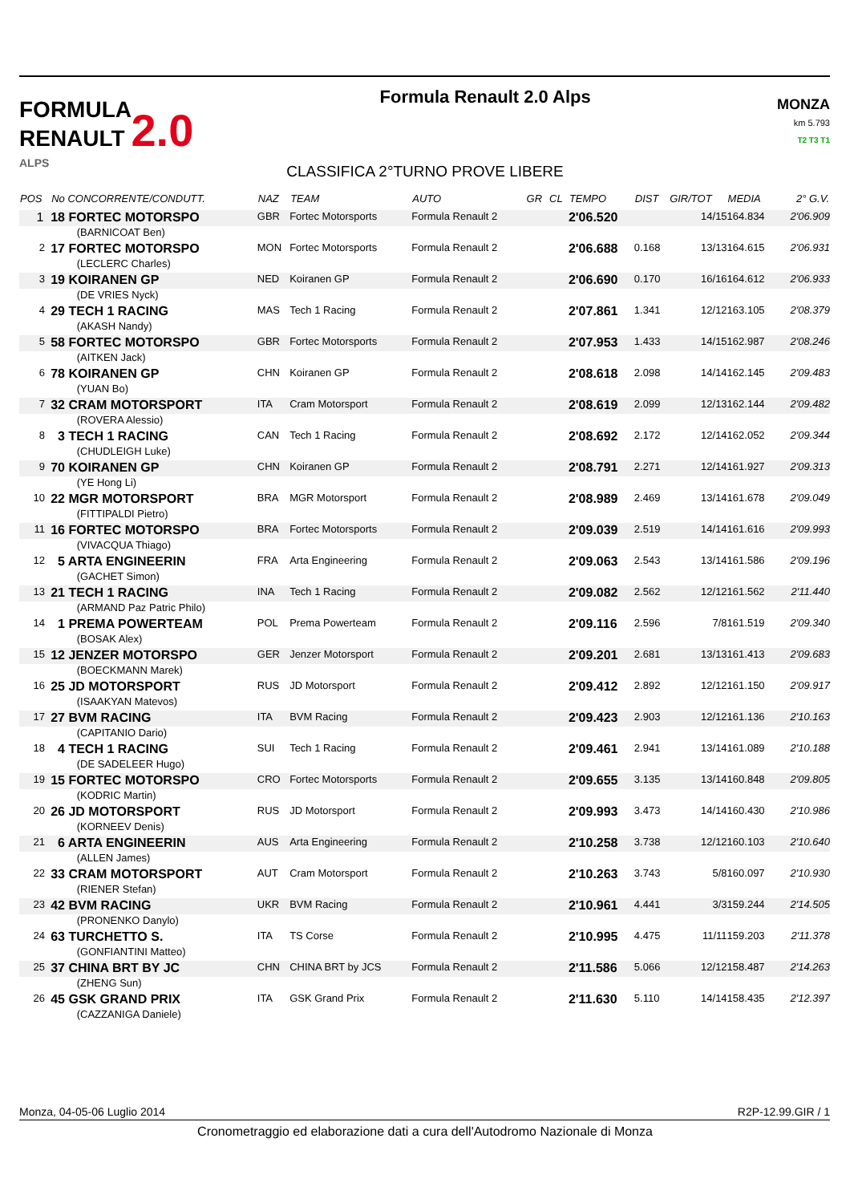FORMULA
RENAULT 2.0
ALPS
Formula Renault 2.0 Alps
MONZA
km 5.793
T2 T3 T1
CLASSIFICA 2°TURNO PROVE LIBERE
| POS | No CONCORRENTE/CONDUTT. | NAZ | TEAM | AUTO | GR | CL | TEMPO | DIST | GIR/TOT | MEDIA | 2° G.V. |
| --- | --- | --- | --- | --- | --- | --- | --- | --- | --- | --- | --- |
| 1 | 18 FORTEC MOTORSPO | GBR | Fortec Motorsports | Formula Renault 2 | | | 2'06.520 | | 14/15 | 164.834 | 2'06.909 |
| | (BARNICOAT Ben) | | | | | | | | | | |
| 2 | 17 FORTEC MOTORSPO | MON | Fortec Motorsports | Formula Renault 2 | | | 2'06.688 | 0.168 | 13/13 | 164.615 | 2'06.931 |
| | (LECLERC Charles) | | | | | | | | | | |
| 3 | 19 KOIRANEN GP | NED | Koiranen GP | Formula Renault 2 | | | 2'06.690 | 0.170 | 16/16 | 164.612 | 2'06.933 |
| | (DE VRIES Nyck) | | | | | | | | | | |
| 4 | 29 TECH 1 RACING | MAS | Tech 1 Racing | Formula Renault 2 | | | 2'07.861 | 1.341 | 12/12 | 163.105 | 2'08.379 |
| | (AKASH Nandy) | | | | | | | | | | |
| 5 | 58 FORTEC MOTORSPO | GBR | Fortec Motorsports | Formula Renault 2 | | | 2'07.953 | 1.433 | 14/15 | 162.987 | 2'08.246 |
| | (AITKEN Jack) | | | | | | | | | | |
| 6 | 78 KOIRANEN GP | CHN | Koiranen GP | Formula Renault 2 | | | 2'08.618 | 2.098 | 14/14 | 162.145 | 2'09.483 |
| | (YUAN Bo) | | | | | | | | | | |
| 7 | 32 CRAM MOTORSPORT | ITA | Cram Motorsport | Formula Renault 2 | | | 2'08.619 | 2.099 | 12/13 | 162.144 | 2'09.482 |
| | (ROVERA Alessio) | | | | | | | | | | |
| 8 | 3 TECH 1 RACING | CAN | Tech 1 Racing | Formula Renault 2 | | | 2'08.692 | 2.172 | 12/14 | 162.052 | 2'09.344 |
| | (CHUDLEIGH Luke) | | | | | | | | | | |
| 9 | 70 KOIRANEN GP | CHN | Koiranen GP | Formula Renault 2 | | | 2'08.791 | 2.271 | 12/14 | 161.927 | 2'09.313 |
| | (YE Hong Li) | | | | | | | | | | |
| 10 | 22 MGR MOTORSPORT | BRA | MGR Motorsport | Formula Renault 2 | | | 2'08.989 | 2.469 | 13/14 | 161.678 | 2'09.049 |
| | (FITTIPALDI Pietro) | | | | | | | | | | |
| 11 | 16 FORTEC MOTORSPO | BRA | Fortec Motorsports | Formula Renault 2 | | | 2'09.039 | 2.519 | 14/14 | 161.616 | 2'09.993 |
| | (VIVACQUA Thiago) | | | | | | | | | | |
| 12 | 5 ARTA ENGINEERIN | FRA | Arta Engineering | Formula Renault 2 | | | 2'09.063 | 2.543 | 13/14 | 161.586 | 2'09.196 |
| | (GACHET Simon) | | | | | | | | | | |
| 13 | 21 TECH 1 RACING | INA | Tech 1 Racing | Formula Renault 2 | | | 2'09.082 | 2.562 | 12/12 | 161.562 | 2'11.440 |
| | (ARMAND Paz Patric Philo) | | | | | | | | | | |
| 14 | 1 PREMA POWERTEAM | POL | Prema Powerteam | Formula Renault 2 | | | 2'09.116 | 2.596 | 7/8 | 161.519 | 2'09.340 |
| | (BOSAK Alex) | | | | | | | | | | |
| 15 | 12 JENZER MOTORSPO | GER | Jenzer Motorsport | Formula Renault 2 | | | 2'09.201 | 2.681 | 13/13 | 161.413 | 2'09.683 |
| | (BOECKMANN Marek) | | | | | | | | | | |
| 16 | 25 JD MOTORSPORT | RUS | JD Motorsport | Formula Renault 2 | | | 2'09.412 | 2.892 | 12/12 | 161.150 | 2'09.917 |
| | (ISAAKYAN Matevos) | | | | | | | | | | |
| 17 | 27 BVM RACING | ITA | BVM Racing | Formula Renault 2 | | | 2'09.423 | 2.903 | 12/12 | 161.136 | 2'10.163 |
| | (CAPITANIO Dario) | | | | | | | | | | |
| 18 | 4 TECH 1 RACING | SUI | Tech 1 Racing | Formula Renault 2 | | | 2'09.461 | 2.941 | 13/14 | 161.089 | 2'10.188 |
| | (DE SADELEER Hugo) | | | | | | | | | | |
| 19 | 15 FORTEC MOTORSPO | CRO | Fortec Motorsports | Formula Renault 2 | | | 2'09.655 | 3.135 | 13/14 | 160.848 | 2'09.805 |
| | (KODRIC Martin) | | | | | | | | | | |
| 20 | 26 JD MOTORSPORT | RUS | JD Motorsport | Formula Renault 2 | | | 2'09.993 | 3.473 | 14/14 | 160.430 | 2'10.986 |
| | (KORNEEV Denis) | | | | | | | | | | |
| 21 | 6 ARTA ENGINEERIN | AUS | Arta Engineering | Formula Renault 2 | | | 2'10.258 | 3.738 | 12/12 | 160.103 | 2'10.640 |
| | (ALLEN James) | | | | | | | | | | |
| 22 | 33 CRAM MOTORSPORT | AUT | Cram Motorsport | Formula Renault 2 | | | 2'10.263 | 3.743 | 5/8 | 160.097 | 2'10.930 |
| | (RIENER Stefan) | | | | | | | | | | |
| 23 | 42 BVM RACING | UKR | BVM Racing | Formula Renault 2 | | | 2'10.961 | 4.441 | 3/3 | 159.244 | 2'14.505 |
| | (PRONENKO Danylo) | | | | | | | | | | |
| 24 | 63 TURCHETTO S. | ITA | TS Corse | Formula Renault 2 | | | 2'10.995 | 4.475 | 11/11 | 159.203 | 2'11.378 |
| | (GONFIANTINI Matteo) | | | | | | | | | | |
| 25 | 37 CHINA BRT BY JC | CHN | CHINA BRT by JCS | Formula Renault 2 | | | 2'11.586 | 5.066 | 12/12 | 158.487 | 2'14.263 |
| | (ZHENG Sun) | | | | | | | | | | |
| 26 | 45 GSK GRAND PRIX | ITA | GSK Grand Prix | Formula Renault 2 | | | 2'11.630 | 5.110 | 14/14 | 158.435 | 2'12.397 |
| | (CAZZANIGA Daniele) | | | | | | | | | | |
Monza, 04-05-06 Luglio 2014 R2P-12.99.GIR / 1
Cronometraggio ed elaborazione dati a cura dell'Autodromo Nazionale di Monza